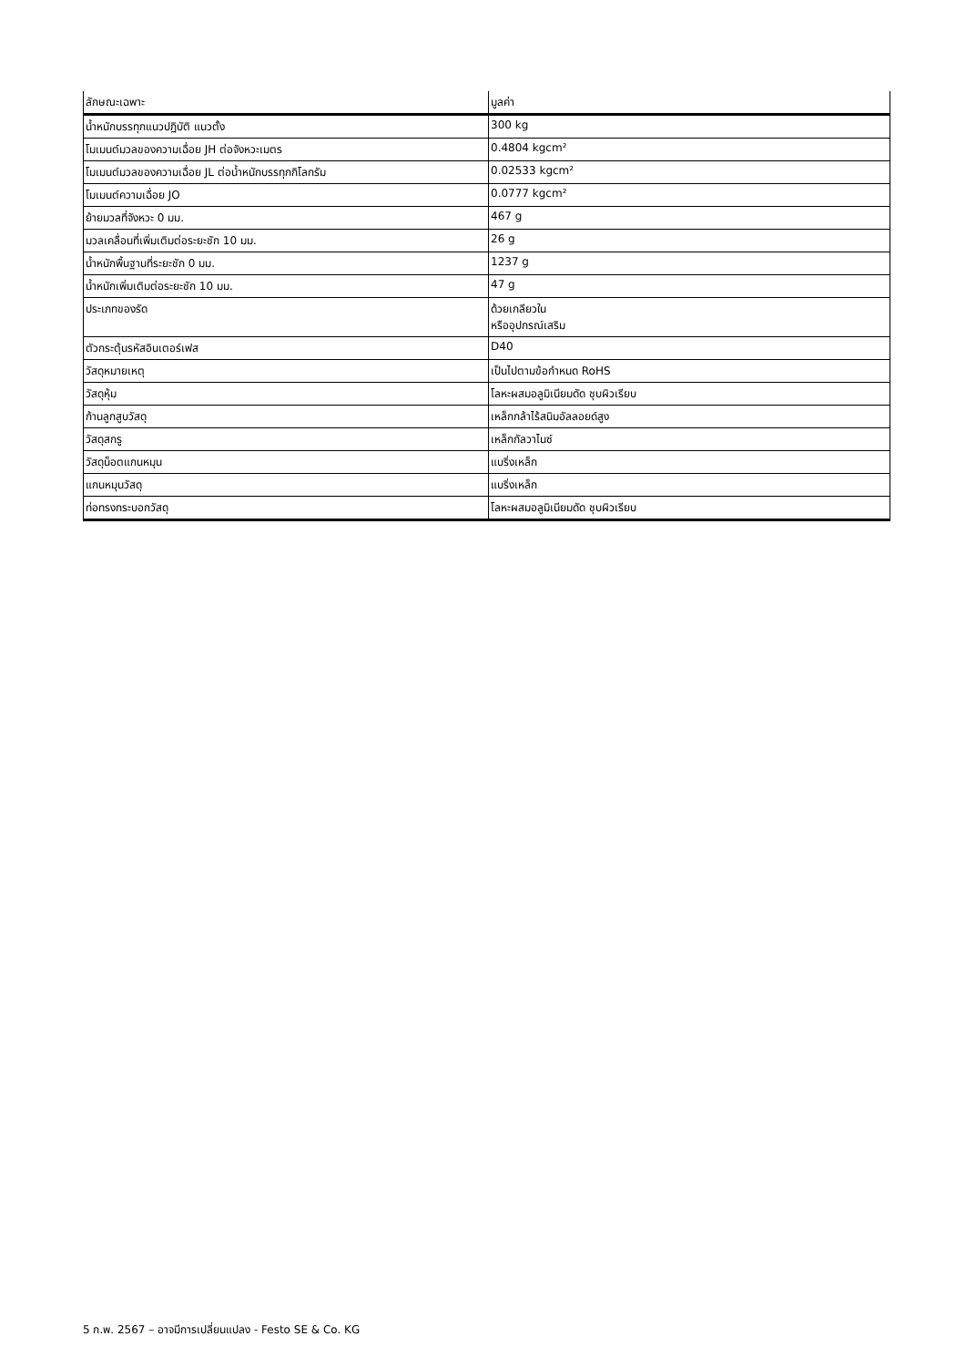| ลักษณะเฉพาะ | มูลค่า |
| --- | --- |
| น้ำหนักบรรทุกแนวปฏิบัติ แนวตั้ง | 300 kg |
| โมเมนต์มวลของความเฉื่อย JH ต่อจังหวะเมตร | 0.4804 kgcm² |
| โมเมนต์มวลของความเฉื่อย JL ต่อน้ำหนักบรรทุกกิโลกรัม | 0.02533 kgcm² |
| โมเมนต์ความเฉื่อย JO | 0.0777 kgcm² |
| ย้ายมวลที่จังหวะ 0 มม. | 467 g |
| มวลเคลื่อนที่เพิ่มเติมต่อระยะชัก 10 มม. | 26 g |
| น้ำหนักพื้นฐานที่ระยะชัก 0 มม. | 1237 g |
| น้ำหนักเพิ่มเติมต่อระยะชัก 10 มม. | 47 g |
| ประเภทของรัด | ด้วยเกลียวใน หรืออุปกรณ์เสริม |
| ตัวกระตุ้นรหัสอินเตอร์เฟส | D40 |
| วัสดุหมายเหตุ | เป็นไปตามข้อกำหนด RoHS |
| วัสดุหุ้ม | โลหะผสมอลูมิเนียมดัด ชุบผิวเรียบ |
| ก้านลูกสูบวัสดุ | เหล็กกล้าไร้สนิมอัลลอยด์สูง |
| วัสดุสกรู | เหล็กกัลวาไนซ์ |
| วัสดุน็อตแกนหมุน | แบริ่งเหล็ก |
| แกนหมุนวัสดุ | แบริ่งเหล็ก |
| ท่อทรงกระบอกวัสดุ | โลหะผสมอลูมิเนียมดัด ชุบผิวเรียบ |
5 ก.พ. 2567 – อาจมีการเปลี่ยนแปลง - Festo SE & Co. KG